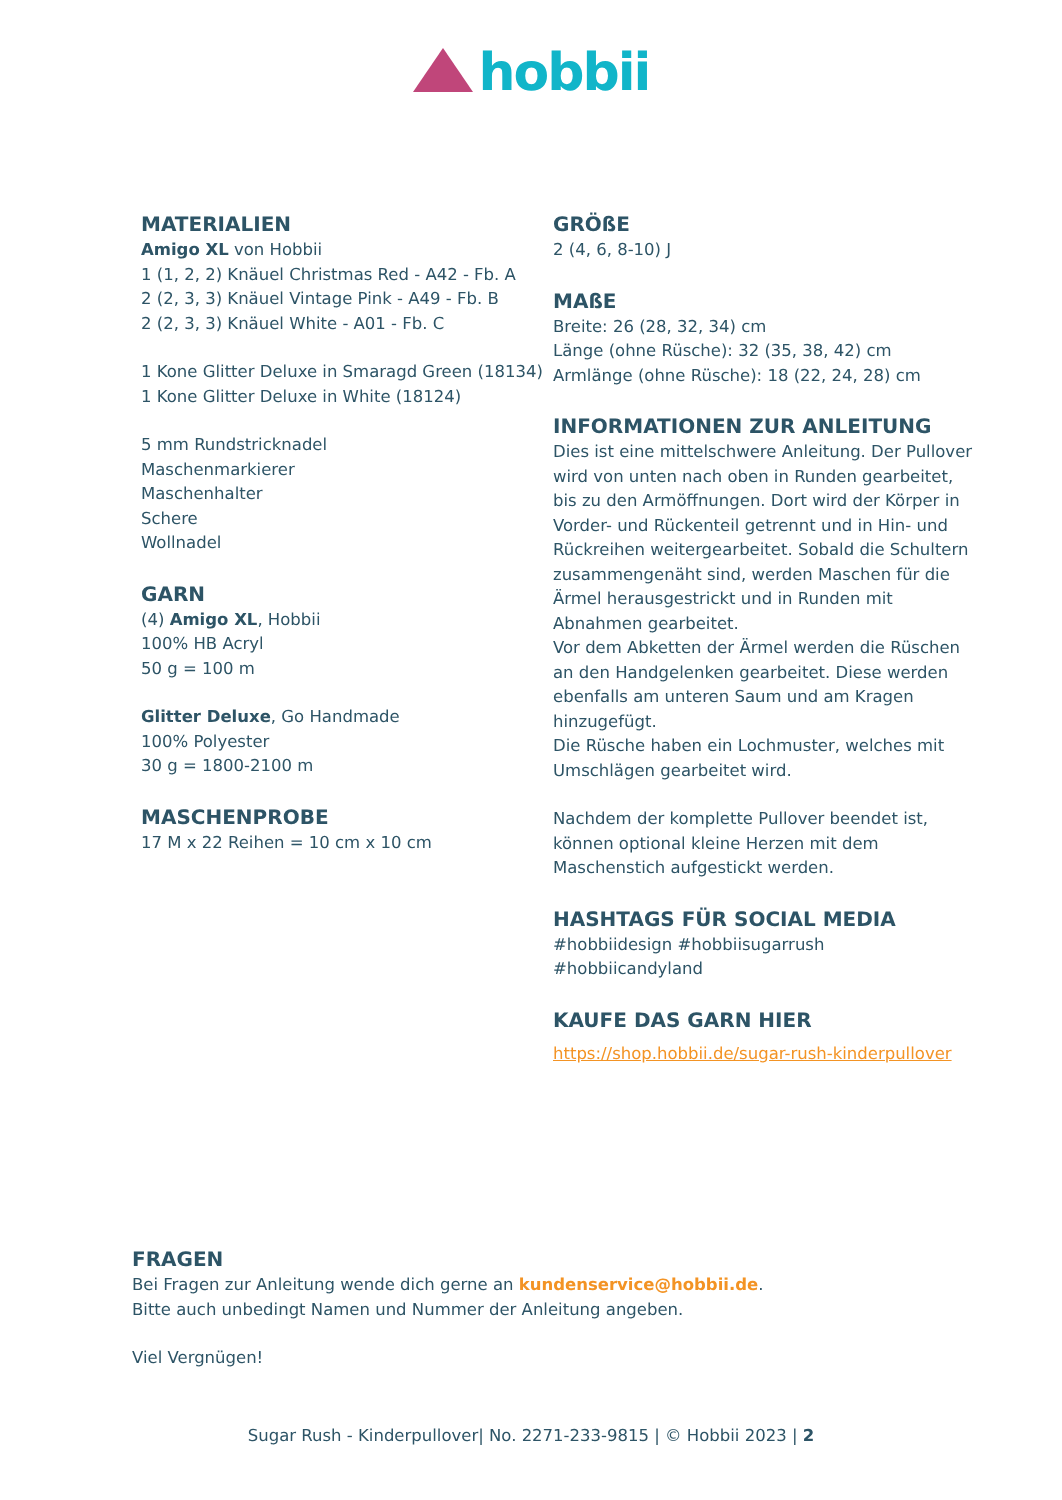hobbii
MATERIALIEN
Amigo XL von Hobbii
1 (1, 2, 2) Knäuel Christmas Red - A42 - Fb. A
2 (2, 3, 3) Knäuel Vintage Pink - A49 - Fb. B
2 (2, 3, 3) Knäuel White - A01 - Fb. C
1 Kone Glitter Deluxe in Smaragd Green (18134)
1 Kone Glitter Deluxe in White (18124)
5 mm Rundstricknadel
Maschenmarkierer
Maschenhalter
Schere
Wollnadel
GARN
(4) Amigo XL, Hobbii
100% HB Acryl
50 g = 100 m
Glitter Deluxe, Go Handmade
100% Polyester
30 g = 1800-2100 m
MASCHENPROBE
17 M x 22 Reihen = 10 cm x 10 cm
GRÖßE
2 (4, 6, 8-10) J
MAßE
Breite: 26 (28, 32, 34) cm
Länge (ohne Rüsche): 32 (35, 38, 42) cm
Armlänge (ohne Rüsche): 18 (22, 24, 28) cm
INFORMATIONEN ZUR ANLEITUNG
Dies ist eine mittelschwere Anleitung. Der Pullover wird von unten nach oben in Runden gearbeitet, bis zu den Armöffnungen. Dort wird der Körper in Vorder- und Rückenteil getrennt und in Hin- und Rückreihen weitergearbeitet. Sobald die Schultern zusammengenäht sind, werden Maschen für die Ärmel herausgestrickt und in Runden mit Abnahmen gearbeitet.
Vor dem Abketten der Ärmel werden die Rüschen an den Handgelenken gearbeitet. Diese werden ebenfalls am unteren Saum und am Kragen hinzugefügt.
Die Rüsche haben ein Lochmuster, welches mit Umschlägen gearbeitet wird.
Nachdem der komplette Pullover beendet ist, können optional kleine Herzen mit dem Maschenstich aufgestickt werden.
HASHTAGS FÜR SOCIAL MEDIA
#hobbiidesign #hobbiisugarrush #hobbiicandyland
KAUFE DAS GARN HIER
https://shop.hobbii.de/sugar-rush-kinderpullover
FRAGEN
Bei Fragen zur Anleitung wende dich gerne an kundenservice@hobbii.de.
Bitte auch unbedingt Namen und Nummer der Anleitung angeben.
Viel Vergnügen!
Sugar Rush - Kinderpullover| No. 2271-233-9815 | © Hobbii 2023 | 2